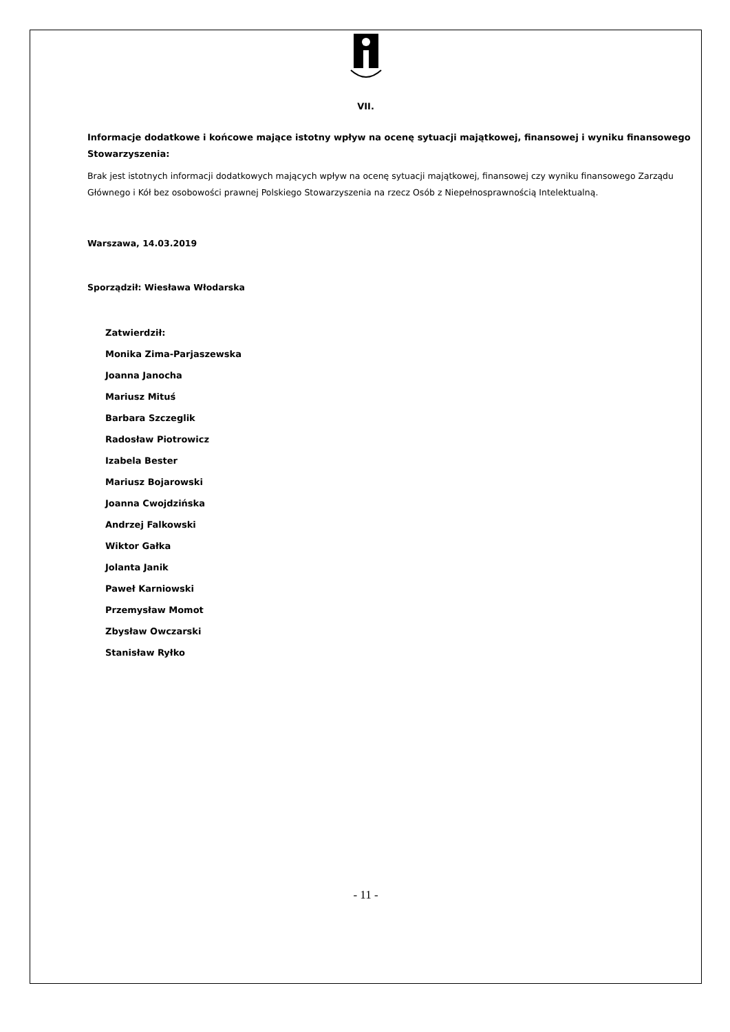VII.
Informacje dodatkowe i końcowe mające istotny wpływ na ocenę sytuacji majątkowej, finansowej i wyniku finansowego Stowarzyszenia:
Brak jest istotnych informacji dodatkowych mających wpływ na ocenę sytuacji majątkowej, finansowej czy wyniku finansowego Zarządu Głównego i Kół bez osobowości prawnej Polskiego Stowarzyszenia na rzecz Osób z Niepełnosprawnością Intelektualną.
Warszawa, 14.03.2019
Sporządził: Wiesława Włodarska
Zatwierdził:
Monika Zima-Parjaszewska
Joanna Janocha
Mariusz Mituś
Barbara Szczeglik
Radosław Piotrowicz
Izabela Bester
Mariusz Bojarowski
Joanna Cwojdzińska
Andrzej Falkowski
Wiktor Gałka
Jolanta Janik
Paweł Karniowski
Przemysław Momot
Zbysław Owczarski
Stanisław Ryłko
- 11 -